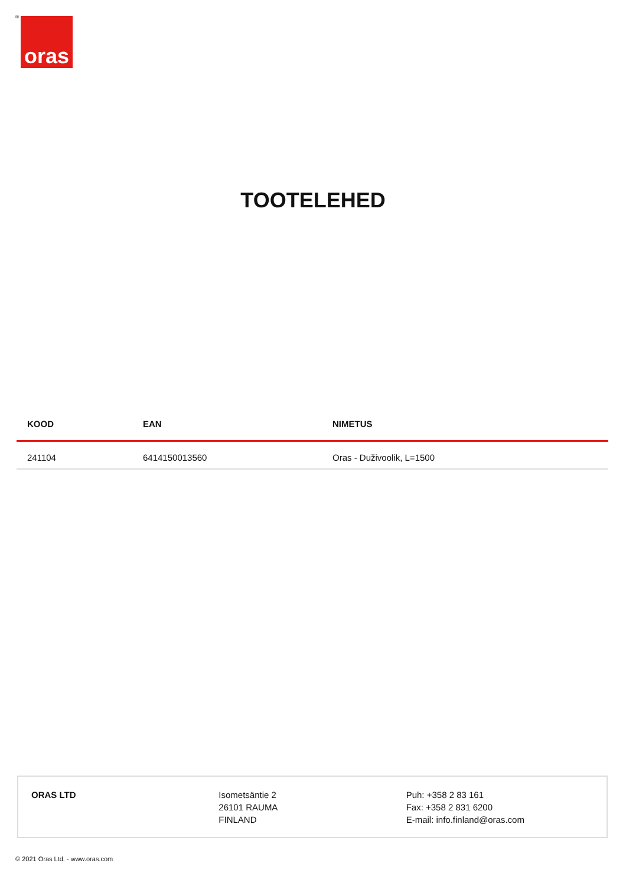® oras
TOOTELEHED
| KOOD | EAN | NIMETUS |
| --- | --- | --- |
| 241104 | 6414150013560 | Oras - Duživoolik, L=1500 |
ORAS LTD Isometsäntie 2
26101 RAUMA
FINLAND
Puh: +358 2 83 161
Fax: +358 2 831 6200
E-mail: info.finland@oras.com
© 2021 Oras Ltd. - www.oras.com